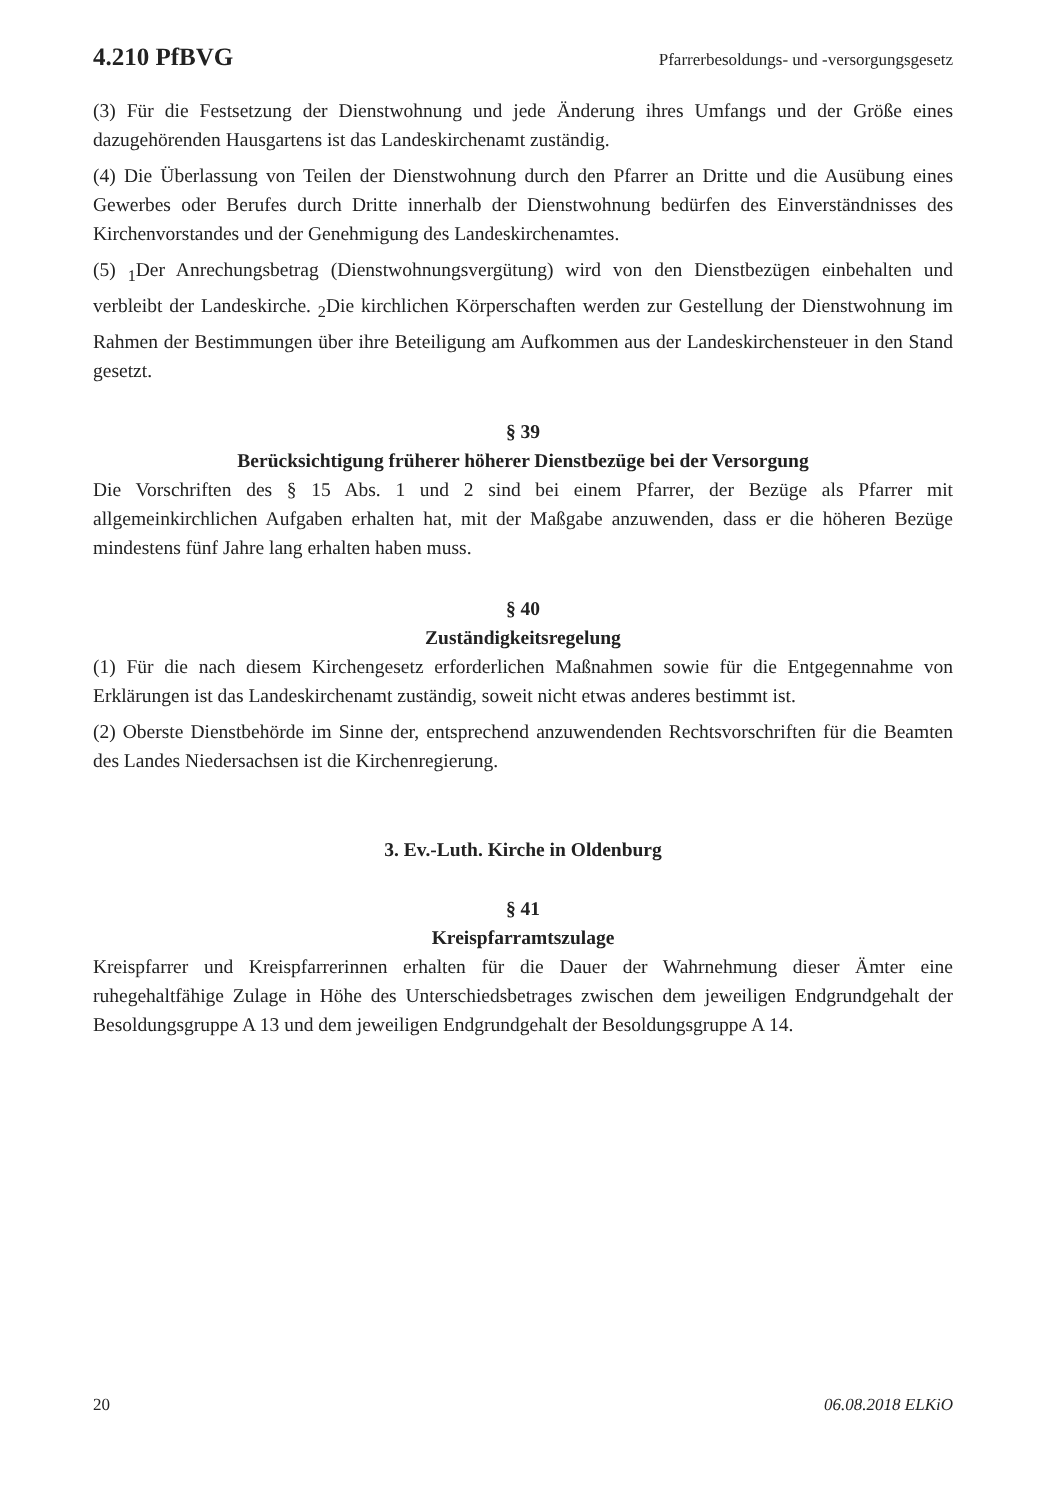4.210 PfBVG Pfarrerbesoldungs- und -versorgungsgesetz
(3) Für die Festsetzung der Dienstwohnung und jede Änderung ihres Umfangs und der Größe eines dazugehörenden Hausgartens ist das Landeskirchenamt zuständig.
(4) Die Überlassung von Teilen der Dienstwohnung durch den Pfarrer an Dritte und die Ausübung eines Gewerbes oder Berufes durch Dritte innerhalb der Dienstwohnung bedürfen des Einverständnisses des Kirchenvorstandes und der Genehmigung des Landeskirchenamtes.
(5) <sub>1</sub>Der Anrechungsbetrag (Dienstwohnungsvergütung) wird von den Dienstbezügen einbehalten und verbleibt der Landeskirche. <sub>2</sub>Die kirchlichen Körperschaften werden zur Gestellung der Dienstwohnung im Rahmen der Bestimmungen über ihre Beteiligung am Aufkommen aus der Landeskirchensteuer in den Stand gesetzt.
§ 39
Berücksichtigung früherer höherer Dienstbezüge bei der Versorgung
Die Vorschriften des § 15 Abs. 1 und 2 sind bei einem Pfarrer, der Bezüge als Pfarrer mit allgemeinkirchlichen Aufgaben erhalten hat, mit der Maßgabe anzuwenden, dass er die höheren Bezüge mindestens fünf Jahre lang erhalten haben muss.
§ 40
Zuständigkeitsregelung
(1) Für die nach diesem Kirchengesetz erforderlichen Maßnahmen sowie für die Entgegennahme von Erklärungen ist das Landeskirchenamt zuständig, soweit nicht etwas anderes bestimmt ist.
(2) Oberste Dienstbehörde im Sinne der, entsprechend anzuwendenden Rechtsvorschriften für die Beamten des Landes Niedersachsen ist die Kirchenregierung.
3. Ev.-Luth. Kirche in Oldenburg
§ 41
Kreispfarramtszulage
Kreispfarrer und Kreispfarrerinnen erhalten für die Dauer der Wahrnehmung dieser Ämter eine ruhegehaltfähige Zulage in Höhe des Unterschiedsbetrages zwischen dem jeweiligen Endgrundgehalt der Besoldungsgruppe A 13 und dem jeweiligen Endgrundgehalt der Besoldungsgruppe A 14.
20 06.08.2018 ELKiO